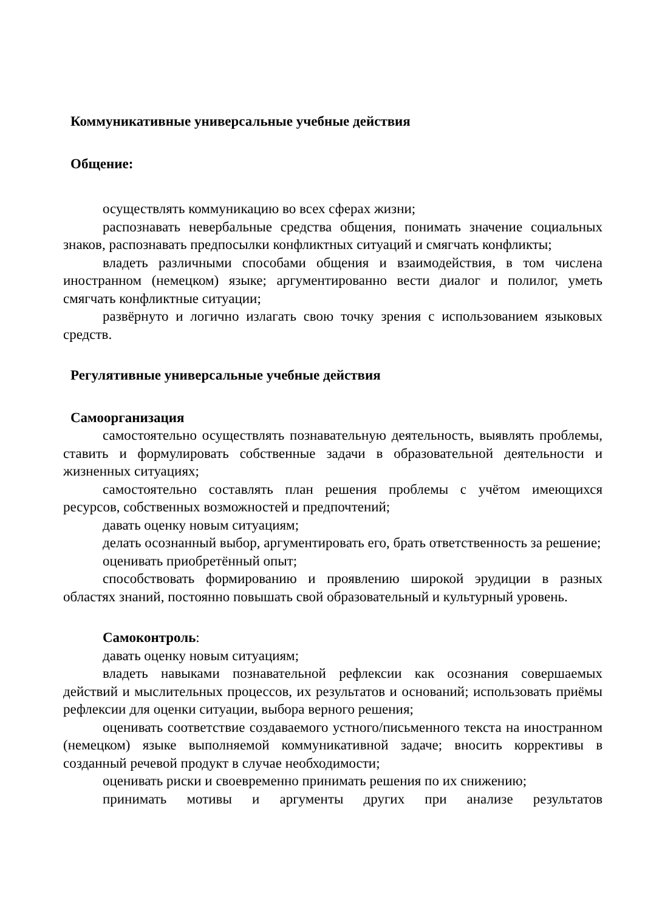Коммуникативные универсальные учебные действия
Общение:
осуществлять коммуникацию во всех сферах жизни;
распознавать невербальные средства общения, понимать значение социальных знаков, распознавать предпосылки конфликтных ситуаций и смягчать конфликты;
владеть различными способами общения и взаимодействия, в том числена иностранном (немецком) языке; аргументированно вести диалог и полилог, уметь смягчать конфликтные ситуации;
развёрнуто и логично излагать свою точку зрения с использованием языковых средств.
Регулятивные универсальные учебные действия
Самоорганизация
самостоятельно осуществлять познавательную деятельность, выявлять проблемы, ставить и формулировать собственные задачи в образовательной деятельности и жизненных ситуациях;
самостоятельно составлять план решения проблемы с учётом имеющихся ресурсов, собственных возможностей и предпочтений;
давать оценку новым ситуациям;
делать осознанный выбор, аргументировать его, брать ответственность за решение;
оценивать приобретённый опыт;
способствовать формированию и проявлению широкой эрудиции в разных областях знаний, постоянно повышать свой образовательный и культурный уровень.
Самоконтроль:
давать оценку новым ситуациям;
владеть навыками познавательной рефлексии как осознания совершаемых действий и мыслительных процессов, их результатов и оснований; использовать приёмы рефлексии для оценки ситуации, выбора верного решения;
оценивать соответствие создаваемого устного/письменного текста на иностранном (немецком) языке выполняемой коммуникативной задаче; вносить коррективы в созданный речевой продукт в случае необходимости;
оценивать риски и своевременно принимать решения по их снижению;
принимать мотивы и аргументы других при анализе результатов